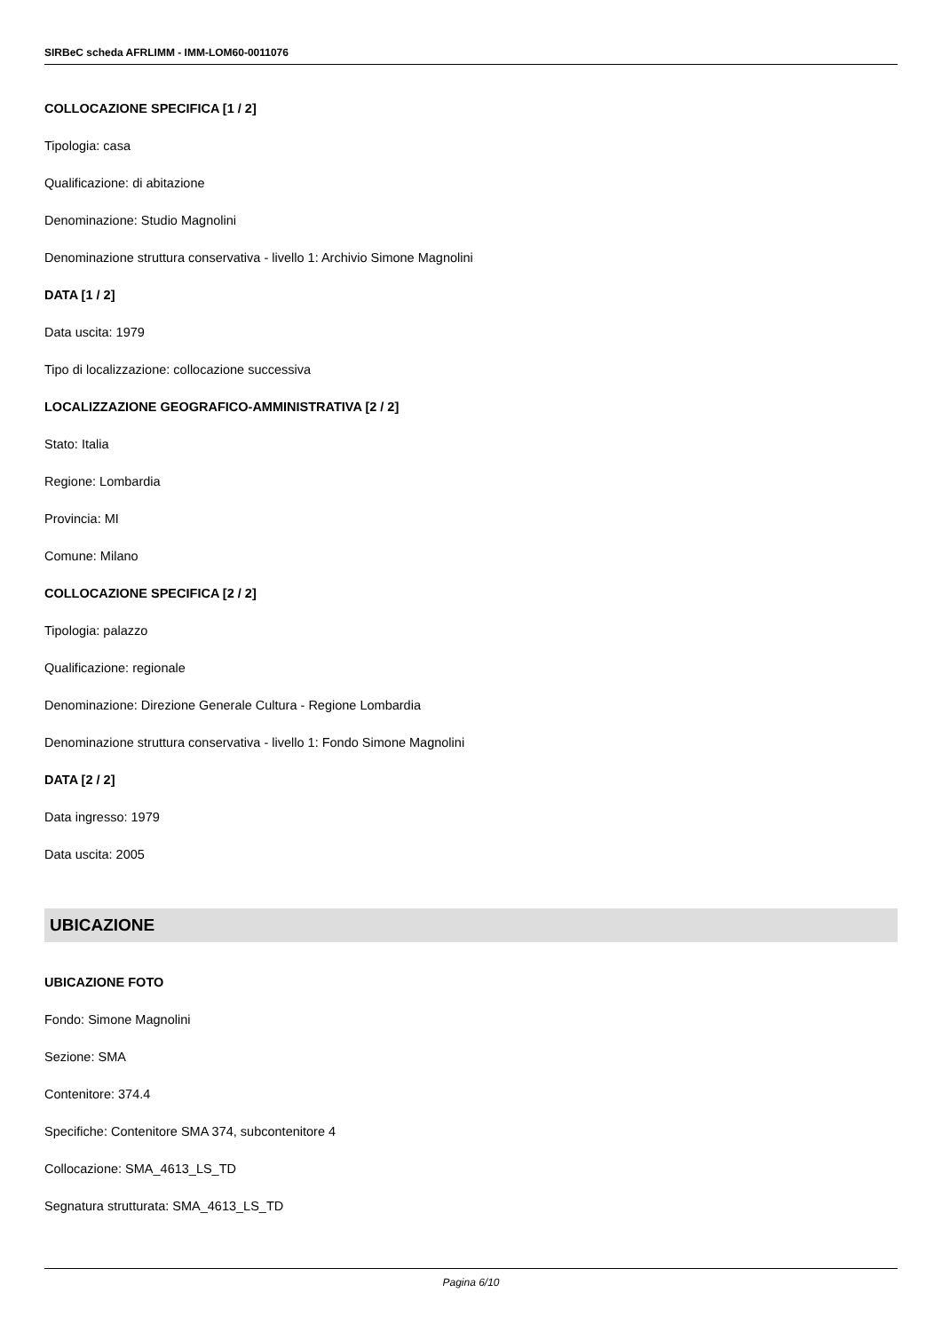SIRBeC scheda AFRLIMM - IMM-LOM60-0011076
COLLOCAZIONE SPECIFICA [1 / 2]
Tipologia: casa
Qualificazione: di abitazione
Denominazione: Studio Magnolini
Denominazione struttura conservativa - livello 1: Archivio Simone Magnolini
DATA [1 / 2]
Data uscita: 1979
Tipo di localizzazione: collocazione successiva
LOCALIZZAZIONE GEOGRAFICO-AMMINISTRATIVA [2 / 2]
Stato: Italia
Regione: Lombardia
Provincia: MI
Comune: Milano
COLLOCAZIONE SPECIFICA [2 / 2]
Tipologia: palazzo
Qualificazione: regionale
Denominazione: Direzione Generale Cultura - Regione Lombardia
Denominazione struttura conservativa - livello 1: Fondo Simone Magnolini
DATA [2 / 2]
Data ingresso: 1979
Data uscita: 2005
UBICAZIONE
UBICAZIONE FOTO
Fondo: Simone Magnolini
Sezione: SMA
Contenitore: 374.4
Specifiche: Contenitore SMA 374, subcontenitore 4
Collocazione: SMA_4613_LS_TD
Segnatura strutturata: SMA_4613_LS_TD
Pagina 6/10